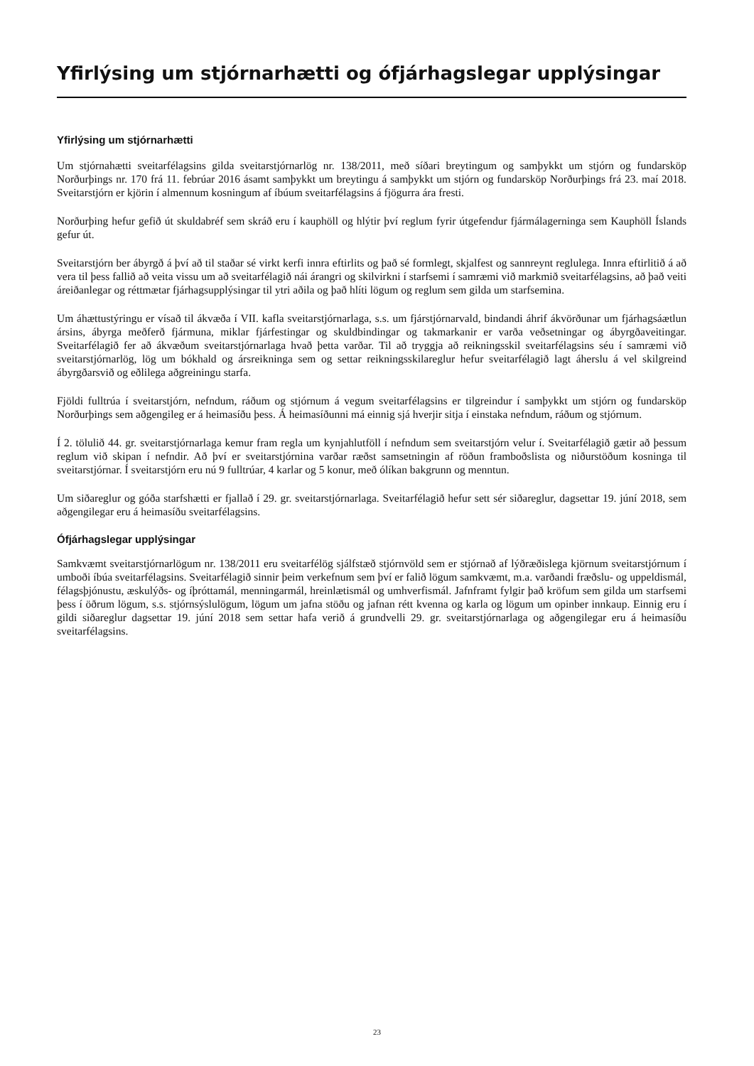Yfirlýsing um stjórnarhætti og ófjárhagslegar upplýsingar
Yfirlýsing um stjórnarhætti
Um stjórnahætti sveitarfélagsins gilda sveitarstjórnarlög nr. 138/2011, með síðari breytingum og samþykkt um stjórn og fundarsköp Norðurþings nr. 170 frá 11. febrúar 2016 ásamt samþykkt um breytingu á samþykkt um stjórn og fundarsköp Norðurþings frá 23. maí 2018. Sveitarstjórn er kjörin í almennum kosningum af íbúum sveitarfélagsins á fjögurra ára fresti.
Norðurþing hefur gefið út skuldabréf sem skráð eru í kauphöll og hlýtir því reglum fyrir útgefendur fjármálagerninga sem Kauphöll Íslands gefur út.
Sveitarstjórn ber ábyrgð á því að til staðar sé virkt kerfi innra eftirlits og það sé formlegt, skjalfest og sannreynt reglulega. Innra eftirlitið á að vera til þess fallið að veita vissu um að sveitarfélagið nái árangri og skilvirkni í starfsemi í samræmi við markmið sveitarfélagsins, að það veiti áreiðanlegar og réttmætar fjárhagsupplýsingar til ytri aðila og það hlíti lögum og reglum sem gilda um starfsemina.
Um áhættustýringu er vísað til ákvæða í VII. kafla sveitarstjórnarlaga, s.s. um fjárstjórnarvald, bindandi áhrif ákvörðunar um fjárhagsáætlun ársins, ábyrga meðferð fjármuna, miklar fjárfestingar og skuldbindingar og takmarkanir er varða veðsetningar og ábyrgðaveitingar. Sveitarfélagið fer að ákvæðum sveitarstjórnarlaga hvað þetta varðar. Til að tryggja að reikningsskil sveitarfélagsins séu í samræmi við sveitarstjórnarlög, lög um bókhald og ársreikninga sem og settar reikningsskilareglur hefur sveitarfélagið lagt áherslu á vel skilgreind ábyrgðarsvið og eðlilega aðgreiningu starfa.
Fjöldi fulltrúa í sveitarstjórn, nefndum, ráðum og stjórnum á vegum sveitarfélagsins er tilgreindur í samþykkt um stjórn og fundarsköp Norðurþings sem aðgengileg er á heimasíðu þess. Á heimasíðunni má einnig sjá hverjir sitja í einstaka nefndum, ráðum og stjórnum.
Í 2. tölulið 44. gr. sveitarstjórnarlaga kemur fram regla um kynjahlutföll í nefndum sem sveitarstjórn velur í. Sveitarfélagið gætir að þessum reglum við skipan í nefndir. Að því er sveitarstjórnina varðar ræðst samsetningin af röðun framboðslista og niðurstöðum kosninga til sveitarstjórnar. Í sveitarstjórn eru nú 9 fulltrúar, 4 karlar og 5 konur, með ólíkan bakgrunn og menntun.
Um siðareglur og góða starfshætti er fjallað í 29. gr. sveitarstjórnarlaga. Sveitarfélagið hefur sett sér siðareglur, dagsettar 19. júní 2018, sem aðgengilegar eru á heimasíðu sveitarfélagsins.
Ófjárhagslegar upplýsingar
Samkvæmt sveitarstjórnarlögum nr. 138/2011 eru sveitarfélög sjálfstæð stjórnvöld sem er stjórnað af lýðræðislega kjörnum sveitarstjórnum í umboði íbúa sveitarfélagsins. Sveitarfélagið sinnir þeim verkefnum sem því er falið lögum samkvæmt, m.a. varðandi fræðslu- og uppeldismál, félagsþjónustu, æskulýðs- og íþróttamál, menningarmál, hreinlætismál og umhverfismál. Jafnframt fylgir það kröfum sem gilda um starfsemi þess í öðrum lögum, s.s. stjórnsýslulögum, lögum um jafna stöðu og jafnan rétt kvenna og karla og lögum um opinber innkaup. Einnig eru í gildi siðareglur dagsettar 19. júní 2018 sem settar hafa verið á grundvelli 29. gr. sveitarstjórnarlaga og aðgengilegar eru á heimasíðu sveitarfélagsins.
23